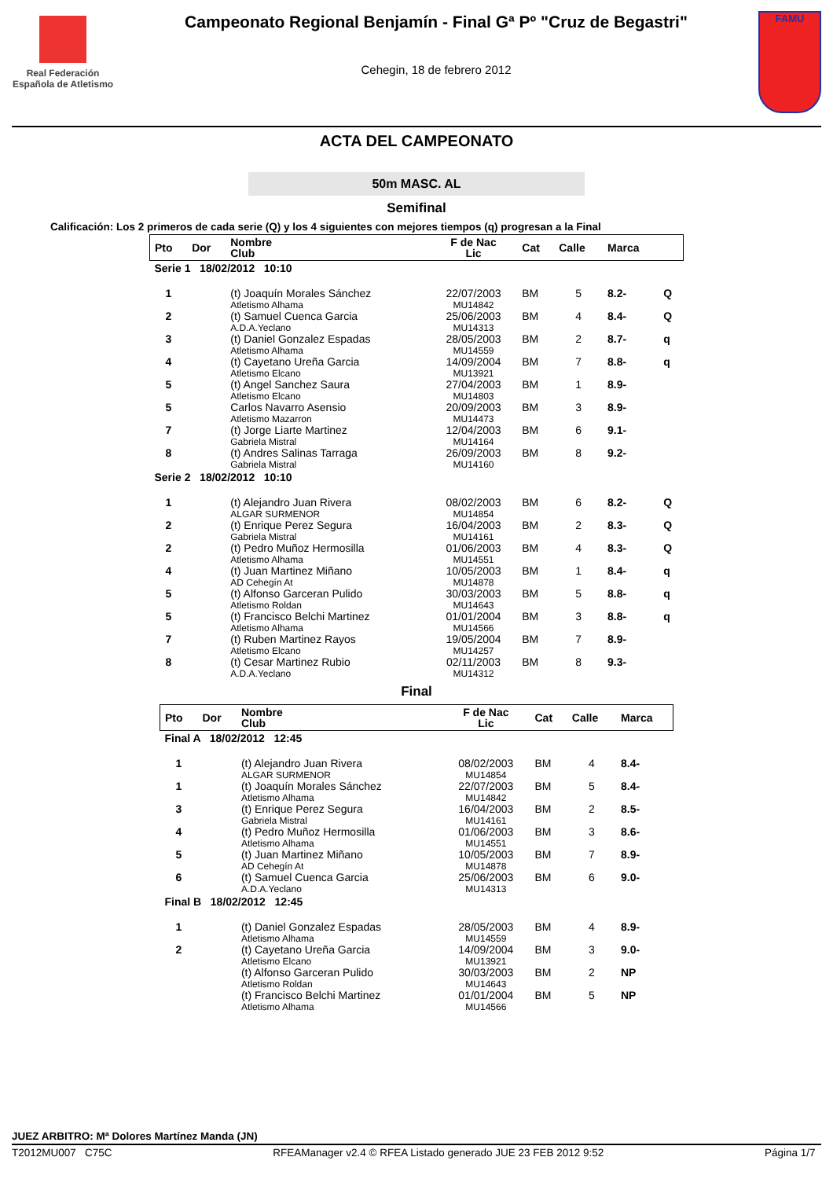Real Federación
Española de Atletismo
Campeonato Regional Benjamín - Final Gª Pº "Cruz de Begastri"
Cehegin, 18 de febrero 2012
FAMU
ACTA DEL CAMPEONATO
50m MASC. AL
Semifinal
Calificación: Los 2 primeros de cada serie (Q) y los 4 siguientes con mejores tiempos (q) progresan a la Final
| Pto | Dor | Nombre Club | F de Nac Lic | Cat | Calle | Marca | |
| --- | --- | --- | --- | --- | --- | --- | --- |
| Serie 1 18/02/2012 10:10 | | | | | | | |
| 1 | | (t) Joaquín Morales Sánchez Atletismo Alhama | 22/07/2003 MU14842 | BM | 5 | 8.2- | Q |
| 2 | | (t) Samuel Cuenca Garcia A.D.A.Yeclano | 25/06/2003 MU14313 | BM | 4 | 8.4- | Q |
| 3 | | (t) Daniel Gonzalez Espadas Atletismo Alhama | 28/05/2003 MU14559 | BM | 2 | 8.7- | q |
| 4 | | (t) Cayetano Ureña Garcia Atletismo Elcano | 14/09/2004 MU13921 | BM | 7 | 8.8- | q |
| 5 | | (t) Angel Sanchez Saura Atletismo Elcano | 27/04/2003 MU14803 | BM | 1 | 8.9- | |
| 5 | | Carlos Navarro Asensio Atletismo Mazarron | 20/09/2003 MU14473 | BM | 3 | 8.9- | |
| 7 | | (t) Jorge Liarte Martinez Gabriela Mistral | 12/04/2003 MU14164 | BM | 6 | 9.1- | |
| 8 | | (t) Andres Salinas Tarraga Gabriela Mistral | 26/09/2003 MU14160 | BM | 8 | 9.2- | |
| Serie 2 18/02/2012 10:10 | | | | | | | |
| 1 | | (t) Alejandro Juan Rivera ALGAR SURMENOR | 08/02/2003 MU14854 | BM | 6 | 8.2- | Q |
| 2 | | (t) Enrique Perez Segura Gabriela Mistral | 16/04/2003 MU14161 | BM | 2 | 8.3- | Q |
| 2 | | (t) Pedro Muñoz Hermosilla Atletismo Alhama | 01/06/2003 MU14551 | BM | 4 | 8.3- | Q |
| 4 | | (t) Juan Martinez Miñano AD Cehegín At | 10/05/2003 MU14878 | BM | 1 | 8.4- | q |
| 5 | | (t) Alfonso Garceran Pulido Atletismo Roldan | 30/03/2003 MU14643 | BM | 5 | 8.8- | q |
| 5 | | (t) Francisco Belchi Martinez Atletismo Alhama | 01/01/2004 MU14566 | BM | 3 | 8.8- | q |
| 7 | | (t) Ruben Martinez Rayos Atletismo Elcano | 19/05/2004 MU14257 | BM | 7 | 8.9- | |
| 8 | | (t) Cesar Martinez Rubio A.D.A.Yeclano | 02/11/2003 MU14312 | BM | 8 | 9.3- | |
Final
| Pto | Dor | Nombre Club | F de Nac Lic | Cat | Calle | Marca |
| --- | --- | --- | --- | --- | --- | --- |
| Final A 18/02/2012 12:45 | | | | | | |
| 1 | | (t) Alejandro Juan Rivera ALGAR SURMENOR | 08/02/2003 MU14854 | BM | 4 | 8.4- |
| 1 | | (t) Joaquín Morales Sánchez Atletismo Alhama | 22/07/2003 MU14842 | BM | 5 | 8.4- |
| 3 | | (t) Enrique Perez Segura Gabriela Mistral | 16/04/2003 MU14161 | BM | 2 | 8.5- |
| 4 | | (t) Pedro Muñoz Hermosilla Atletismo Alhama | 01/06/2003 MU14551 | BM | 3 | 8.6- |
| 5 | | (t) Juan Martinez Miñano AD Cehegín At | 10/05/2003 MU14878 | BM | 7 | 8.9- |
| 6 | | (t) Samuel Cuenca Garcia A.D.A.Yeclano | 25/06/2003 MU14313 | BM | 6 | 9.0- |
| Final B 18/02/2012 12:45 | | | | | | |
| 1 | | (t) Daniel Gonzalez Espadas Atletismo Alhama | 28/05/2003 MU14559 | BM | 4 | 8.9- |
| 2 | | (t) Cayetano Ureña Garcia Atletismo Elcano | 14/09/2004 MU13921 | BM | 3 | 9.0- |
| | | (t) Alfonso Garceran Pulido Atletismo Roldan | 30/03/2003 MU14643 | BM | 2 | NP |
| | | (t) Francisco Belchi Martinez Atletismo Alhama | 01/01/2004 MU14566 | BM | 5 | NP |
JUEZ ARBITRO: Mª Dolores Martínez Manda (JN)
T2012MU007 C75C RFEAManager v2.4 © RFEA Listado generado JUE 23 FEB 2012 9:52 Página 1/7